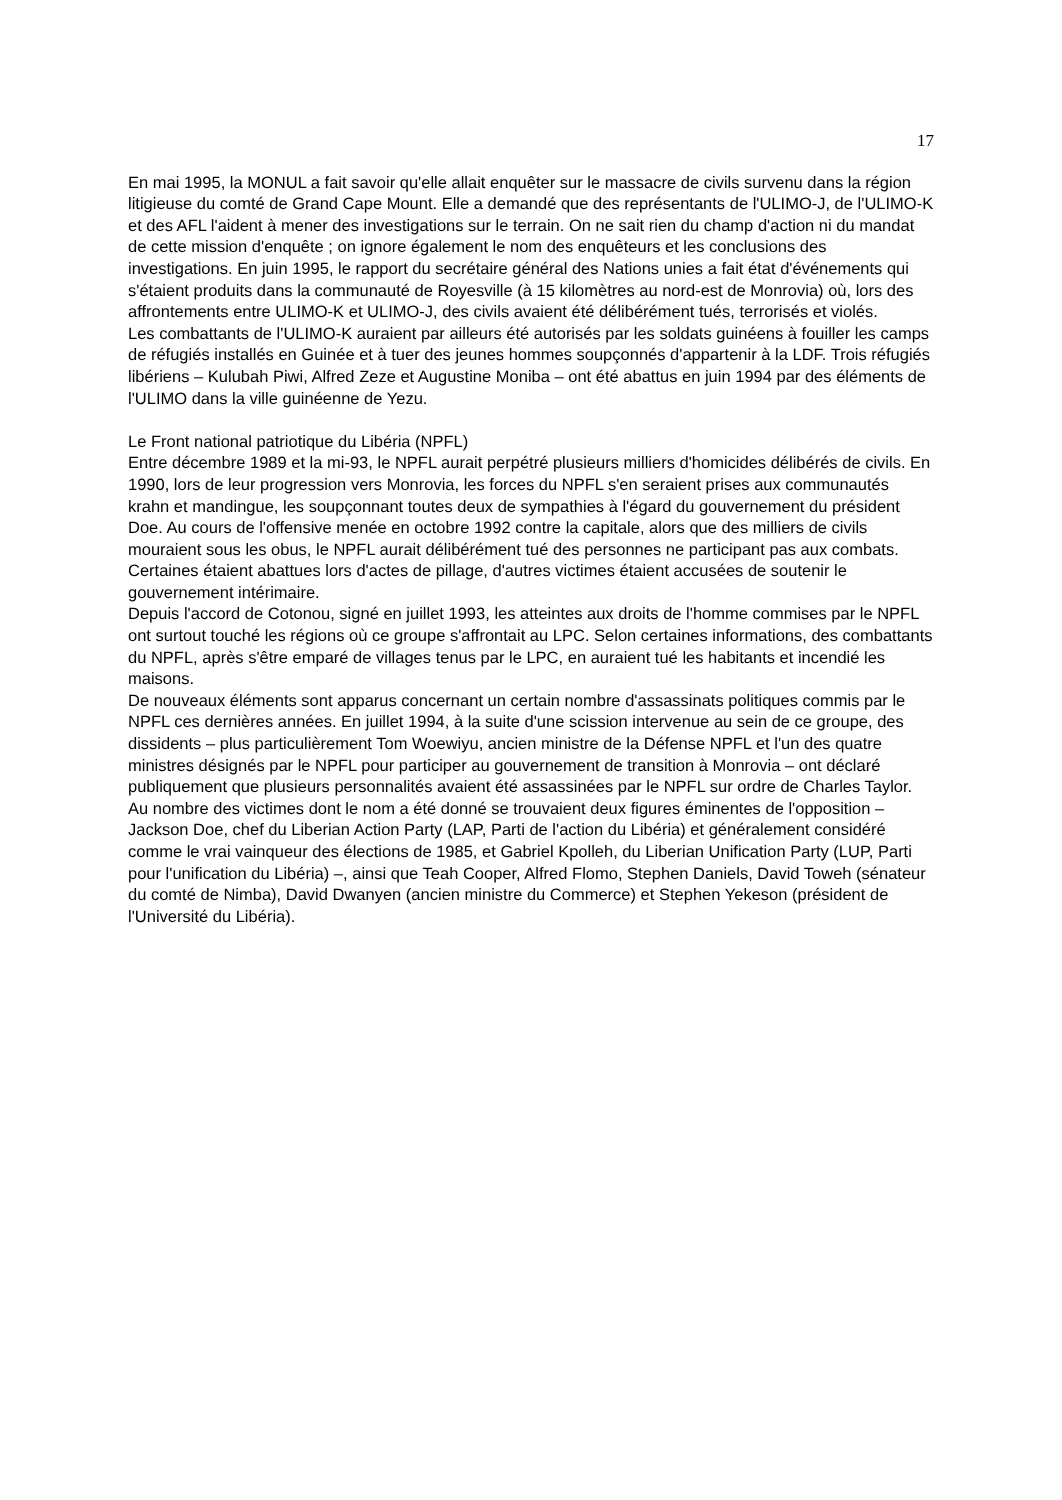17
En mai 1995, la MONUL a fait savoir qu'elle allait enquêter sur le massacre de civils survenu dans la région litigieuse du comté de Grand Cape Mount. Elle a demandé que des représentants de l'ULIMO-J, de l'ULIMO-K et des AFL l'aident à mener des investigations sur le terrain. On ne sait rien du champ d'action ni du mandat de cette mission d'enquête ; on ignore également le nom des enquêteurs et les conclusions des investigations. En juin 1995, le rapport du secrétaire général des Nations unies a fait état d'événements qui s'étaient produits dans la communauté de Royesville (à 15 kilomètres au nord-est de Monrovia) où, lors des affrontements entre ULIMO-K et ULIMO-J, des civils avaient été délibérément tués, terrorisés et violés.
Les combattants de l'ULIMO-K auraient par ailleurs été autorisés par les soldats guinéens à fouiller les camps de réfugiés installés en Guinée et à tuer des jeunes hommes soupçonnés d'appartenir à la LDF. Trois réfugiés libériens – Kulubah Piwi, Alfred Zeze et Augustine Moniba – ont été abattus en juin 1994 par des éléments de l'ULIMO dans la ville guinéenne de Yezu.
Le Front national patriotique du Libéria (NPFL)
Entre décembre 1989 et la mi-93, le NPFL aurait perpétré plusieurs milliers d'homicides délibérés de civils. En 1990, lors de leur progression vers Monrovia, les forces du NPFL s'en seraient prises aux communautés krahn et mandingue, les soupçonnant toutes deux de sympathies à l'égard du gouvernement du président Doe. Au cours de l'offensive menée en octobre 1992 contre la capitale, alors que des milliers de civils mouraient sous les obus, le NPFL aurait délibérément tué des personnes ne participant pas aux combats. Certaines étaient abattues lors d'actes de pillage, d'autres victimes étaient accusées de soutenir le gouvernement intérimaire.
Depuis l'accord de Cotonou, signé en juillet 1993, les atteintes aux droits de l'homme commises par le NPFL ont surtout touché les régions où ce groupe s'affrontait au LPC. Selon certaines informations, des combattants du NPFL, après s'être emparé de villages tenus par le LPC, en auraient tué les habitants et incendié les maisons.
De nouveaux éléments sont apparus concernant un certain nombre d'assassinats politiques commis par le NPFL ces dernières années. En juillet 1994, à la suite d'une scission intervenue au sein de ce groupe, des dissidents – plus particulièrement Tom Woewiyu, ancien ministre de la Défense NPFL et l'un des quatre ministres désignés par le NPFL pour participer au gouvernement de transition à Monrovia – ont déclaré publiquement que plusieurs personnalités avaient été assassinées par le NPFL sur ordre de Charles Taylor. Au nombre des victimes dont le nom a été donné se trouvaient deux figures éminentes de l'opposition – Jackson Doe, chef du Liberian Action Party (LAP, Parti de l'action du Libéria) et généralement considéré comme le vrai vainqueur des élections de 1985, et Gabriel Kpolleh, du Liberian Unification Party (LUP, Parti pour l'unification du Libéria) –, ainsi que Teah Cooper, Alfred Flomo, Stephen Daniels, David Toweh (sénateur du comté de Nimba), David Dwanyen (ancien ministre du Commerce) et Stephen Yekeson (président de l'Université du Libéria).